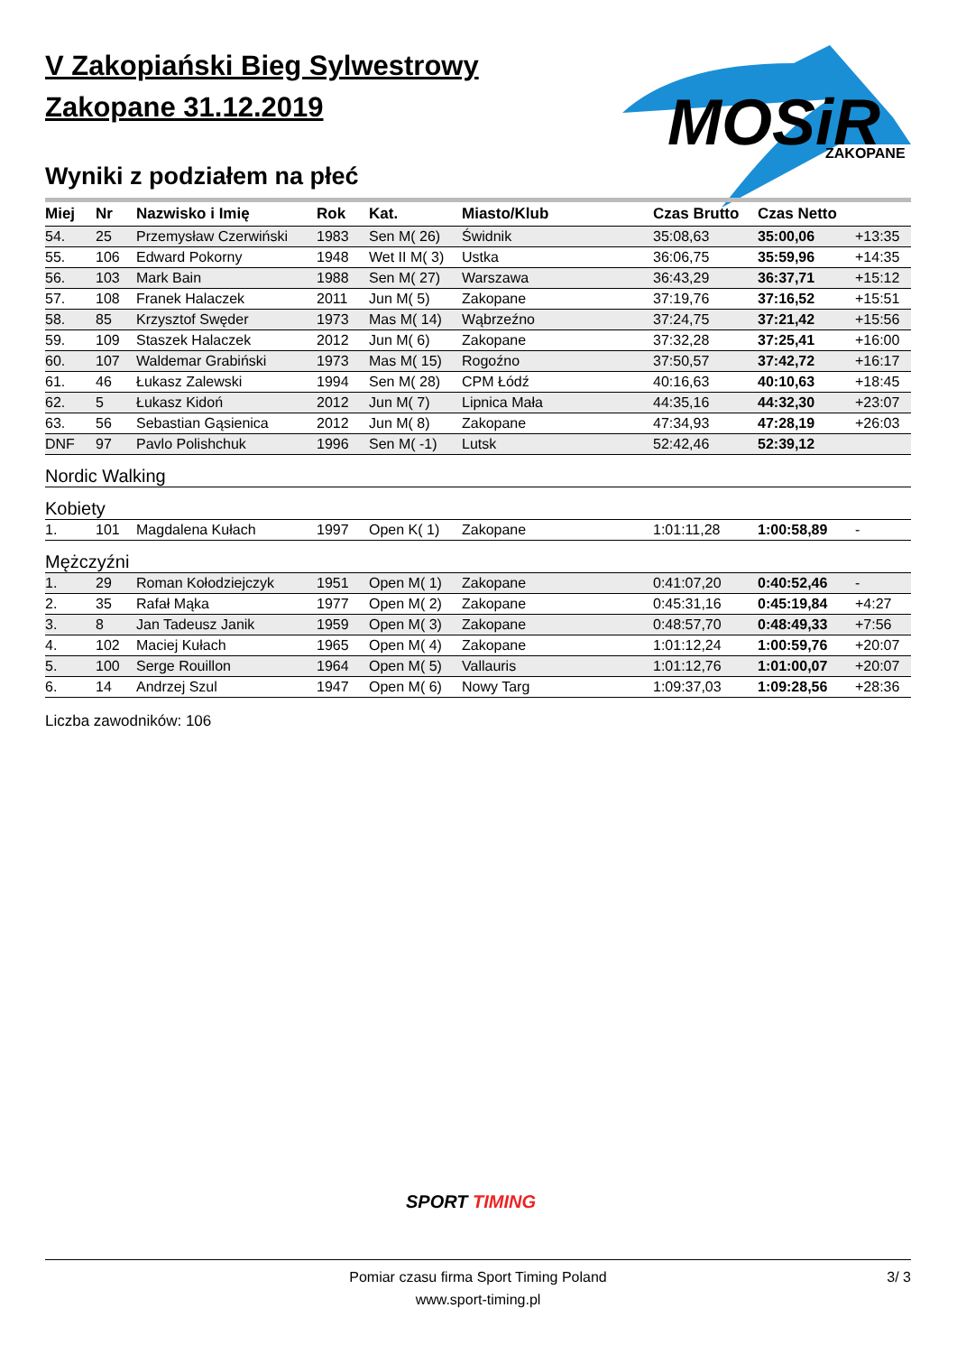MOSiR
ZAKOPANE
V Zakopiański Bieg Sylwestrowy
Zakopane 31.12.2019
Wyniki z podziałem na płeć
| Miej | Nr | Nazwisko i Imię | Rok | Kat. | Miasto/Klub | Czas Brutto | Czas Netto | |
| --- | --- | --- | --- | --- | --- | --- | --- | --- |
| 54. | 25 | Przemysław Czerwiński | 1983 | Sen M( 26) | Świdnik | 35:08,63 | 35:00,06 | +13:35 |
| 55. | 106 | Edward Pokorny | 1948 | Wet II M( 3) | Ustka | 36:06,75 | 35:59,96 | +14:35 |
| 56. | 103 | Mark Bain | 1988 | Sen M( 27) | Warszawa | 36:43,29 | 36:37,71 | +15:12 |
| 57. | 108 | Franek Halaczek | 2011 | Jun M( 5) | Zakopane | 37:19,76 | 37:16,52 | +15:51 |
| 58. | 85 | Krzysztof Swęder | 1973 | Mas M( 14) | Wąbrzeźno | 37:24,75 | 37:21,42 | +15:56 |
| 59. | 109 | Staszek Halaczek | 2012 | Jun M( 6) | Zakopane | 37:32,28 | 37:25,41 | +16:00 |
| 60. | 107 | Waldemar Grabiński | 1973 | Mas M( 15) | Rogoźno | 37:50,57 | 37:42,72 | +16:17 |
| 61. | 46 | Łukasz Zalewski | 1994 | Sen M( 28) | CPM Łódź | 40:16,63 | 40:10,63 | +18:45 |
| 62. | 5 | Łukasz Kidoń | 2012 | Jun M( 7) | Lipnica Mała | 44:35,16 | 44:32,30 | +23:07 |
| 63. | 56 | Sebastian Gąsienica | 2012 | Jun M( 8) | Zakopane | 47:34,93 | 47:28,19 | +26:03 |
| DNF | 97 | Pavlo Polishchuk | 1996 | Sen M( -1) | Lutsk | 52:42,46 | 52:39,12 | |
Nordic Walking
Kobiety
| 1. | 101 | Magdalena Kułach | 1997 | Open K( 1) | Zakopane | 1:01:11,28 | 1:00:58,89 | - |
Mężczyźni
| 1. | 29 | Roman Kołodziejczyk | 1951 | Open M( 1) | Zakopane | 0:41:07,20 | 0:40:52,46 | - |
| 2. | 35 | Rafał Mąka | 1977 | Open M( 2) | Zakopane | 0:45:31,16 | 0:45:19,84 | +4:27 |
| 3. | 8 | Jan Tadeusz Janik | 1959 | Open M( 3) | Zakopane | 0:48:57,70 | 0:48:49,33 | +7:56 |
| 4. | 102 | Maciej Kułach | 1965 | Open M( 4) | Zakopane | 1:01:12,24 | 1:00:59,76 | +20:07 |
| 5. | 100 | Serge Rouillon | 1964 | Open M( 5) | Vallauris | 1:01:12,76 | 1:01:00,07 | +20:07 |
| 6. | 14 | Andrzej Szul | 1947 | Open M( 6) | Nowy Targ | 1:09:37,03 | 1:09:28,56 | +28:36 |
Liczba zawodników: 106
SPORT TIMING
Pomiar czasu firma Sport Timing Poland 3/ 3
www.sport-timing.pl